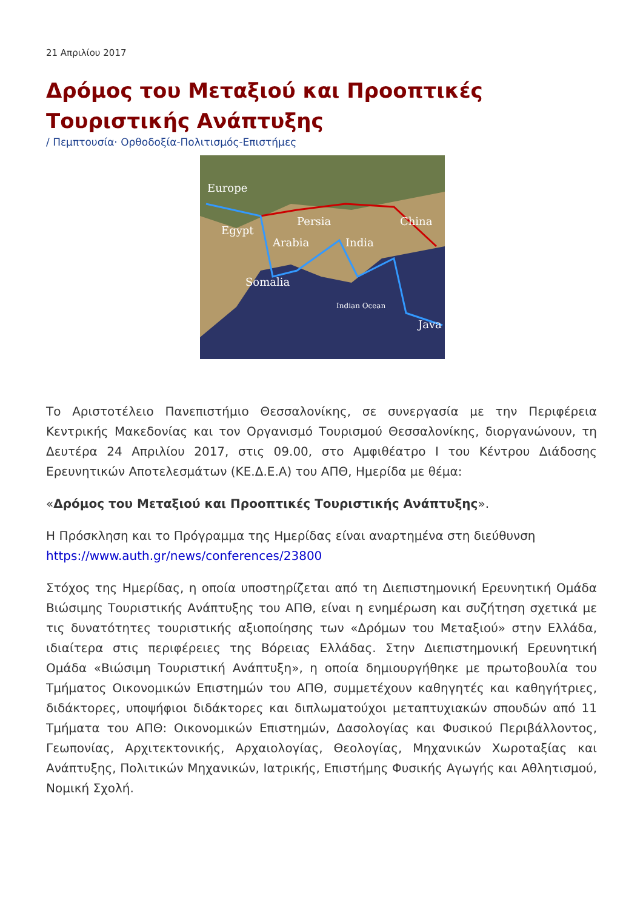21 Απριλίου 2017
Δρόμος του Μεταξιού και Προοπτικές
Τουριστικής Ανάπτυξης
/ Πεμπτουσία· Ορθοδοξία-Πολιτισμός-Επιστήμες
Europe
Persia
China
Egypt
Arabia
India
Somalia
Indian Ocean
Java
Το Αριστοτέλειο Πανεπιστήμιο Θεσσαλονίκης, σε συνεργασία με την Περιφέρεια Κεντρικής Μακεδονίας και τον Οργανισμό Τουρισμού Θεσσαλονίκης, διοργανώνουν, τη Δευτέρα 24 Απριλίου 2017, στις 09.00, στο Αμφιθέατρο Ι του Κέντρου Διάδοσης Ερευνητικών Αποτελεσμάτων (ΚΕ.Δ.Ε.Α) του ΑΠΘ, Ημερίδα με θέμα:
«Δρόμος του Μεταξιού και Προοπτικές Τουριστικής Ανάπτυξης».
Η Πρόσκληση και το Πρόγραμμα της Ημερίδας είναι αναρτημένα στη διεύθυνση
https://www.auth.gr/news/conferences/23800
Στόχος της Ημερίδας, η οποία υποστηρίζεται από τη Διεπιστημονική Ερευνητική Ομάδα Βιώσιμης Τουριστικής Ανάπτυξης του ΑΠΘ, είναι η ενημέρωση και συζήτηση σχετικά με τις δυνατότητες τουριστικής αξιοποίησης των «Δρόμων του Μεταξιού» στην Ελλάδα, ιδιαίτερα στις περιφέρειες της Βόρειας Ελλάδας. Στην Διεπιστημονική Ερευνητική Ομάδα «Βιώσιμη Τουριστική Ανάπτυξη», η οποία δημιουργήθηκε με πρωτοβουλία του Τμήματος Οικονομικών Επιστημών του ΑΠΘ, συμμετέχουν καθηγητές και καθηγήτριες, διδάκτορες, υποψήφιοι διδάκτορες και διπλωματούχοι μεταπτυχιακών σπουδών από 11 Τμήματα του ΑΠΘ: Οικονομικών Επιστημών, Δασολογίας και Φυσικού Περιβάλλοντος, Γεωπονίας, Αρχιτεκτονικής, Αρχαιολογίας, Θεολογίας, Μηχανικών Χωροταξίας και Ανάπτυξης, Πολιτικών Μηχανικών, Ιατρικής, Επιστήμης Φυσικής Αγωγής και Αθλητισμού, Νομική Σχολή.